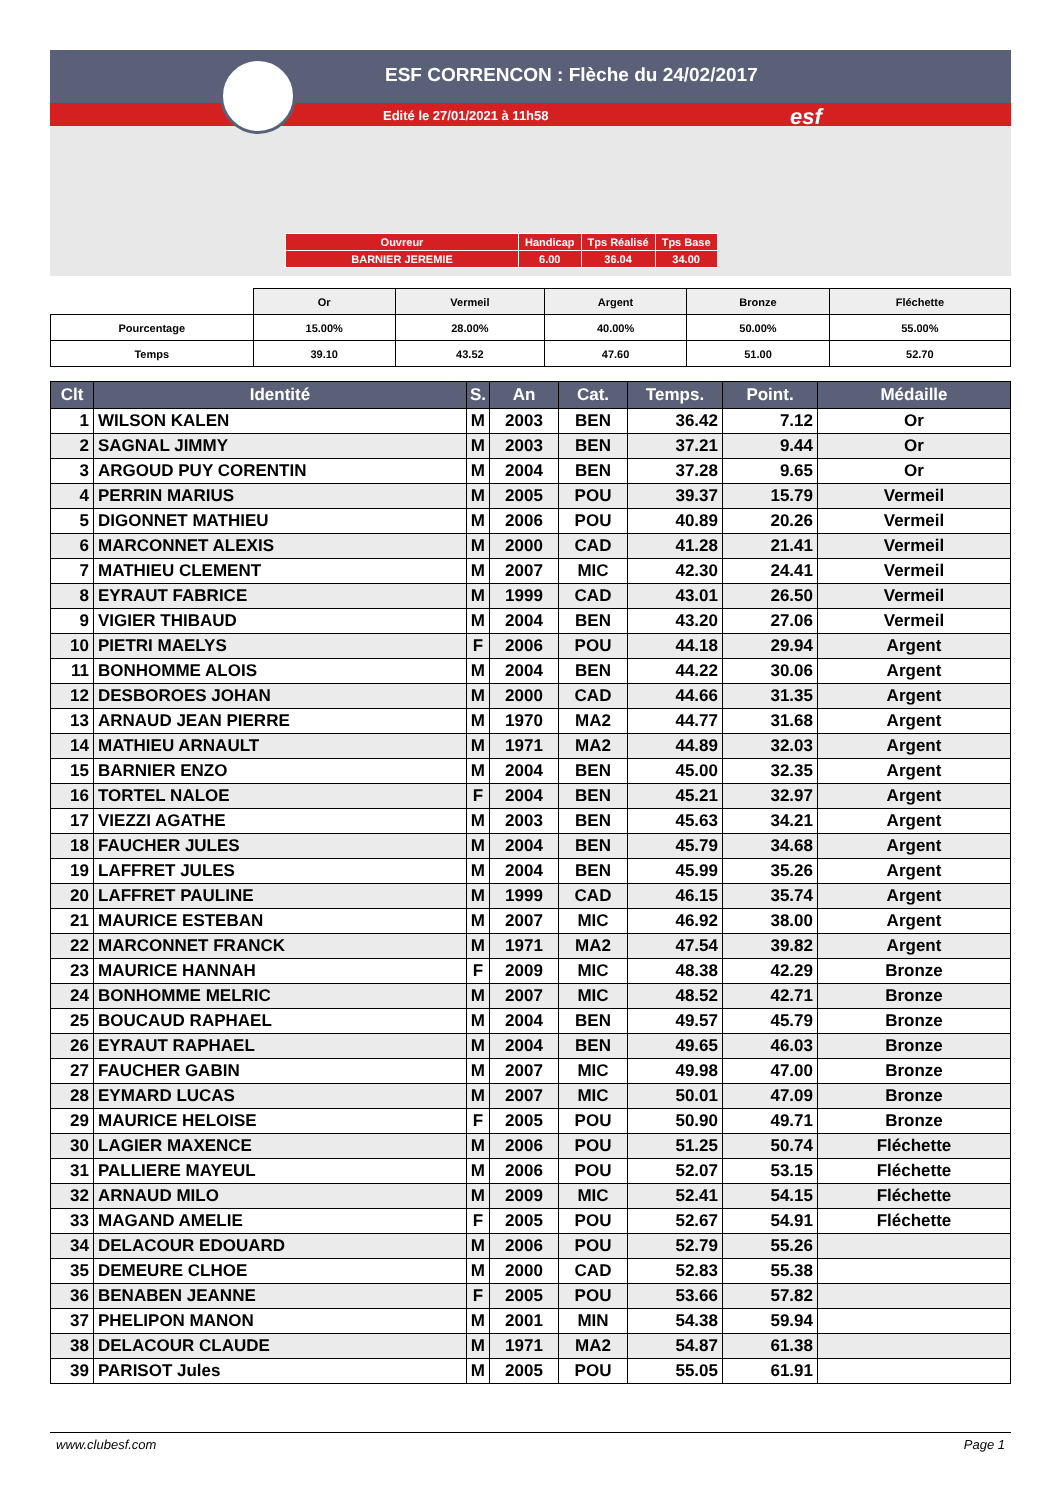ESF CORRENCON : Flèche du 24/02/2017
Edité le 27/01/2021 à 11h58 esf
| Ouvreur | Handicap | Tps Réalisé | Tps Base |
| BARNIER JEREMIE | 6.00 | 36.04 | 34.00 |
| | Or | Vermeil | Argent | Bronze | Fléchette |
| --- | --- | --- | --- | --- | --- |
| Pourcentage | 15.00% | 28.00% | 40.00% | 50.00% | 55.00% |
| Temps | 39.10 | 43.52 | 47.60 | 51.00 | 52.70 |
| Clt | Identité | S. | An | Cat. | Temps. | Point. | Médaille |
| --- | --- | --- | --- | --- | --- | --- | --- |
| 1 | WILSON KALEN | M | 2003 | BEN | 36.42 | 7.12 | Or |
| 2 | SAGNAL JIMMY | M | 2003 | BEN | 37.21 | 9.44 | Or |
| 3 | ARGOUD PUY CORENTIN | M | 2004 | BEN | 37.28 | 9.65 | Or |
| 4 | PERRIN MARIUS | M | 2005 | POU | 39.37 | 15.79 | Vermeil |
| 5 | DIGONNET MATHIEU | M | 2006 | POU | 40.89 | 20.26 | Vermeil |
| 6 | MARCONNET ALEXIS | M | 2000 | CAD | 41.28 | 21.41 | Vermeil |
| 7 | MATHIEU CLEMENT | M | 2007 | MIC | 42.30 | 24.41 | Vermeil |
| 8 | EYRAUT FABRICE | M | 1999 | CAD | 43.01 | 26.50 | Vermeil |
| 9 | VIGIER THIBAUD | M | 2004 | BEN | 43.20 | 27.06 | Vermeil |
| 10 | PIETRI MAELYS | F | 2006 | POU | 44.18 | 29.94 | Argent |
| 11 | BONHOMME ALOIS | M | 2004 | BEN | 44.22 | 30.06 | Argent |
| 12 | DESBOROES JOHAN | M | 2000 | CAD | 44.66 | 31.35 | Argent |
| 13 | ARNAUD JEAN PIERRE | M | 1970 | MA2 | 44.77 | 31.68 | Argent |
| 14 | MATHIEU ARNAULT | M | 1971 | MA2 | 44.89 | 32.03 | Argent |
| 15 | BARNIER ENZO | M | 2004 | BEN | 45.00 | 32.35 | Argent |
| 16 | TORTEL NALOE | F | 2004 | BEN | 45.21 | 32.97 | Argent |
| 17 | VIEZZI AGATHE | M | 2003 | BEN | 45.63 | 34.21 | Argent |
| 18 | FAUCHER JULES | M | 2004 | BEN | 45.79 | 34.68 | Argent |
| 19 | LAFFRET JULES | M | 2004 | BEN | 45.99 | 35.26 | Argent |
| 20 | LAFFRET PAULINE | M | 1999 | CAD | 46.15 | 35.74 | Argent |
| 21 | MAURICE ESTEBAN | M | 2007 | MIC | 46.92 | 38.00 | Argent |
| 22 | MARCONNET FRANCK | M | 1971 | MA2 | 47.54 | 39.82 | Argent |
| 23 | MAURICE HANNAH | F | 2009 | MIC | 48.38 | 42.29 | Bronze |
| 24 | BONHOMME MELRIC | M | 2007 | MIC | 48.52 | 42.71 | Bronze |
| 25 | BOUCAUD RAPHAEL | M | 2004 | BEN | 49.57 | 45.79 | Bronze |
| 26 | EYRAUT RAPHAEL | M | 2004 | BEN | 49.65 | 46.03 | Bronze |
| 27 | FAUCHER GABIN | M | 2007 | MIC | 49.98 | 47.00 | Bronze |
| 28 | EYMARD LUCAS | M | 2007 | MIC | 50.01 | 47.09 | Bronze |
| 29 | MAURICE HELOISE | F | 2005 | POU | 50.90 | 49.71 | Bronze |
| 30 | LAGIER MAXENCE | M | 2006 | POU | 51.25 | 50.74 | Fléchette |
| 31 | PALLIERE MAYEUL | M | 2006 | POU | 52.07 | 53.15 | Fléchette |
| 32 | ARNAUD MILO | M | 2009 | MIC | 52.41 | 54.15 | Fléchette |
| 33 | MAGAND AMELIE | F | 2005 | POU | 52.67 | 54.91 | Fléchette |
| 34 | DELACOUR EDOUARD | M | 2006 | POU | 52.79 | 55.26 | |
| 35 | DEMEURE CLHOE | M | 2000 | CAD | 52.83 | 55.38 | |
| 36 | BENABEN JEANNE | F | 2005 | POU | 53.66 | 57.82 | |
| 37 | PHELIPON MANON | M | 2001 | MIN | 54.38 | 59.94 | |
| 38 | DELACOUR CLAUDE | M | 1971 | MA2 | 54.87 | 61.38 | |
| 39 | PARISOT Jules | M | 2005 | POU | 55.05 | 61.91 | |
www.clubesf.com Page 1